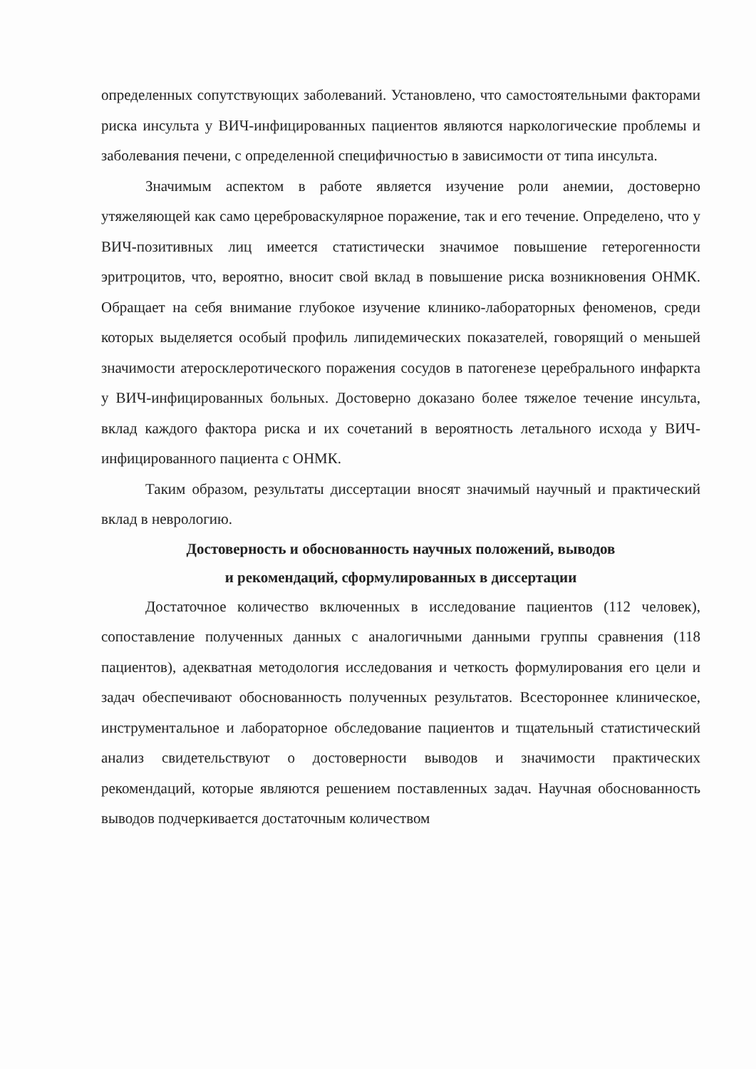определенных сопутствующих заболеваний. Установлено, что самостоятельными факторами риска инсульта у ВИЧ-инфицированных пациентов являются наркологические проблемы и заболевания печени, с определенной специфичностью в зависимости от типа инсульта.
Значимым аспектом в работе является изучение роли анемии, достоверно утяжеляющей как само цереброваскулярное поражение, так и его течение. Определено, что у ВИЧ-позитивных лиц имеется статистически значимое повышение гетерогенности эритроцитов, что, вероятно, вносит свой вклад в повышение риска возникновения ОНМК. Обращает на себя внимание глубокое изучение клинико-лабораторных феноменов, среди которых выделяется особый профиль липидемических показателей, говорящий о меньшей значимости атеросклеротического поражения сосудов в патогенезе церебрального инфаркта у ВИЧ-инфицированных больных. Достоверно доказано более тяжелое течение инсульта, вклад каждого фактора риска и их сочетаний в вероятность летального исхода у ВИЧ-инфицированного пациента с ОНМК.
Таким образом, результаты диссертации вносят значимый научный и практический вклад в неврологию.
Достоверность и обоснованность научных положений, выводов
и рекомендаций, сформулированных в диссертации
Достаточное количество включенных в исследование пациентов (112 человек), сопоставление полученных данных с аналогичными данными группы сравнения (118 пациентов), адекватная методология исследования и четкость формулирования его цели и задач обеспечивают обоснованность полученных результатов. Всестороннее клиническое, инструментальное и лабораторное обследование пациентов и тщательный статистический анализ свидетельствуют о достоверности выводов и значимости практических рекомендаций, которые являются решением поставленных задач. Научная обоснованность выводов подчеркивается достаточным количеством